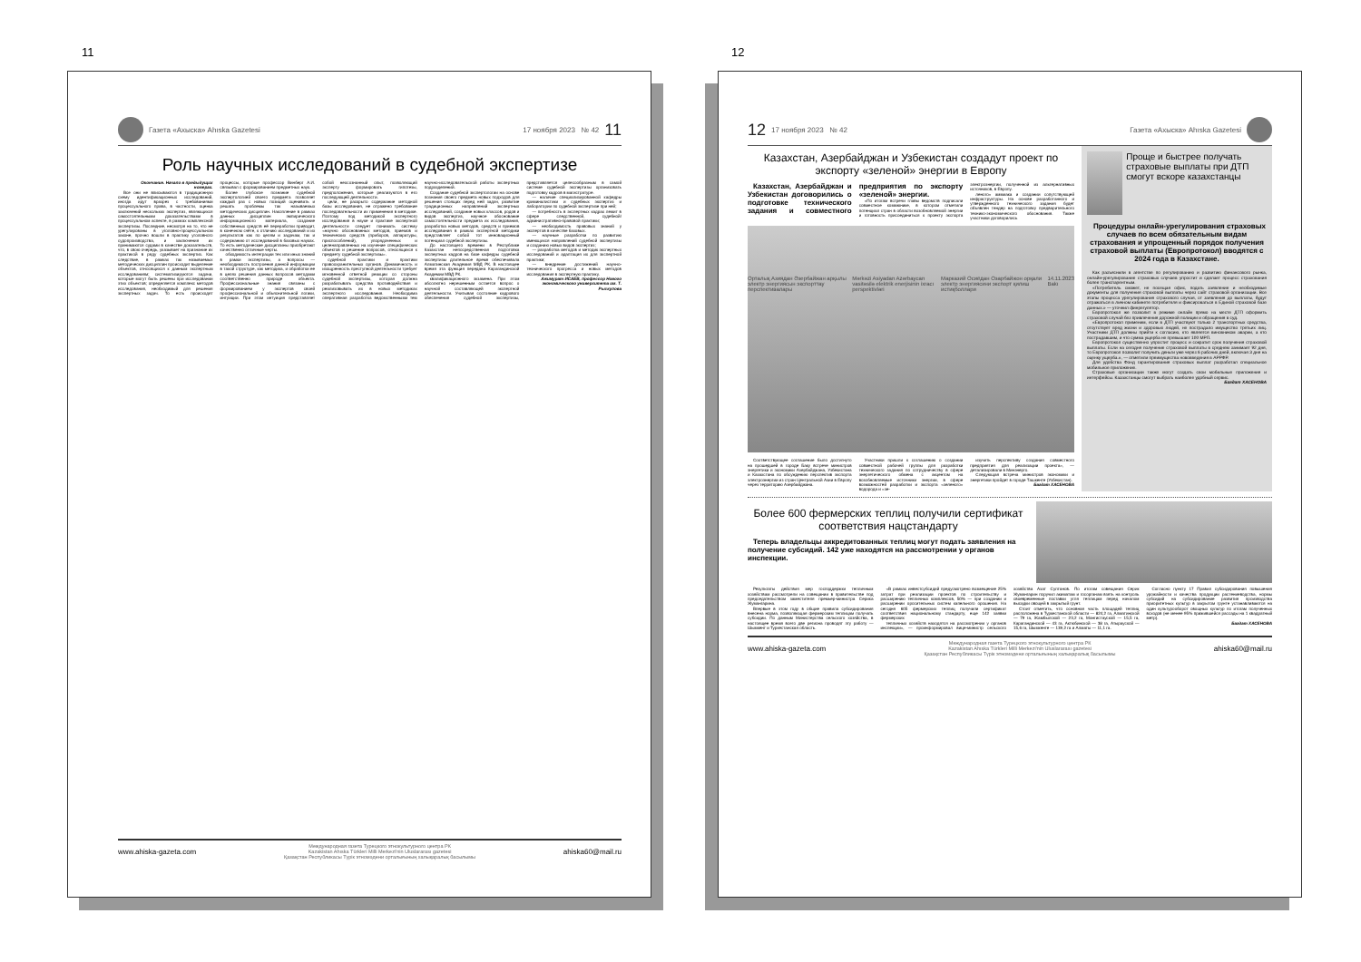11 12
Газета «Ахыска» Ahıska Gazetesi 17 ноября 2023 № 42 11
Роль научных исследований в судебной экспертизе
Окончание. Начало в предыдущих номерах.
Все они не вписываются в традиционную схему идентификационных исследований, иногда идут вразрез с требованиями процессуального права, в частности, оценка заключений нескольких экспертиз, являющихся самостоятельными доказательствами в процессуальном аспекте, в рамках комплексной экспертизы. Последние, несмотря на то, что не урегулированы в уголовно-процессуальном законе, прочно вошли в практику уголовного судопроизводства, и заключения их принимаются судами в качестве доказательств, что, в свою очередь, указывает на признание их практикой в ряду судебных экспертиз. Как следствие, в рамках так называемых методических дисциплин происходит выделение объектов, относящихся к данным экспертным исследованиям; систематизируются задачи, которые могут быть решены при исследовании этих объектов; определяется комплекс методов исследования, необходимый для решения экспертных задач. То есть происходят процессы, которые профессор Винберг А.И. связывал с формированием предметных наук.
Более глубокое познание судебной экспертологией своего предмета позволяет каждый раз с новых позиций оценивать и решать проблемы так называемых методических дисциплин. Накопление в рамках данных дисциплин эмпирического информационного материала, создание собственных средств её переработки приводит, в конечном счёте, к отличию исследований и их результатов как по целям и задачам, так и содержанию от исследований в базовых науках. То есть методические дисциплины приобретают качественно отличные черты.
обходимость интеграции тех или иных знаний в рамки экспертизы, а вопросы — необходимость построения данной информации в такой структуре, как методика, и обработки ее в целях решения данных вопросов методами соответственно природе объекта. Профессиональные знания связаны с формированием у экспертов своей профессиональной и объяснительной логики, интуиции. При этом интуиция представляет собой неосознанный опыт, позволяющий эксперту формировать гипотезы, предположения, которые реализуются в его последующей деятельности.
цели, не раскрыто содержание методной базы исследования, не отражено требование последовательности их применения в методике. Поэтому под методикой экспертного исследования в науке и практике экспертной деятельности следует понимать систему «научно обоснованных методов, приемов и технических средств (приборов, аппаратуры, приспособлений), упорядоченных и целенаправленных на изучение специфических объектов и решение вопросов, относящихся к предмету судебной экспертизы».
судебной практики и практики правоохранительных органов. Динамичность и изощренность преступной деятельности требует мгновенной ответной реакции со стороны судебной экспертизы, которая должна разрабатывать средства противодействия и реализовывать их в новых методиках экспертного исследования. Необходима оперативная разработка ведомственными тем научно-исследовательской работы экспертных подразделений.
Создание судебной экспертологии на основе познания своего предмета новых подходов для решения стоящих перед ней задач, развитие традиционных направлений экспертных исследований, создание новых классов, родов и видов экспертиз, научное обоснование самостоятельности предмета их исследования, разработка новых методов, средств и приемов исследования в рамках экспертной методики представляет собой тот инновационный потенциал судебной экспертизы.
До настоящего времени в Республике Казахстан непосредственная подготовка экспертных кадров на базе кафедры судебной экспертизы длительное время обеспечивала Алматинская Академия МВД РК. В настоящее время эта функция передана Карагандинской Академии МВД РК.
квалификационного экзамена. При этом абсолютно нерешенным остается вопрос о научной составляющей экспертной деятельности. Учитывая состояние кадрового обеспечения судебной экспертизы, представляется целесообразным в самой системе судебной экспертизы организовать подготовку кадров в магистратуре.
— наличие специализированной кафедры криминалистики и судебных экспертиз и лаборатории по судебной экспертизе при ней;
— потребность в экспертных кадрах лежит в сфере следственной, судебной/административно-правовой практики;
— необходимость правовых знаний у экспертов в качестве базовых.
— научные разработки по развитию имеющихся направлений судебной экспертизы и созданию новых видов экспертиз;
— разработка методов и методик экспертных исследований и адаптация их для экспертной практики;
— внедрение достижений научно-технического прогресса и новых методов исследования в экспертную практику.
Ажимурат ИСАЕВ, профессор Нового экономического университета им. Т. Рыскулова
www.ahiska-gazeta.com Международная газета Турецкого этнокультурного центра РК
Kazakistan Ahıska Türkleri Milli Merkezi'nin Uluslararası gazetesi
Қазақстан Республикасы Түрік этномәдени орталығының халықаралық басылымы ahiska60@mail.ru
12 17 ноября 2023 № 42 Газета «Ахыска» Ahıska Gazetesi
Казахстан, Азербайджан и Узбекистан создадут проект по экспорту «зеленой» энергии в Европу
Казахстан, Азербайджан и Узбекистан договорились о подготовке технического задания и совместного предприятия по экспорту «зеленой» энергии.
«По итогам встречи главы ведомств подписали совместное коммюнике, в котором отметили потенциал стран в области возобновляемой энергии и готовность присоединиться к проекту экспорта электроэнергии, полученной из альтернативных источников, в Европу.
леного» аммиака и создании сопутствующей инфраструктуры. На основе разработанного и утвержденного технического задания будет объявлен тендер на подготовку предварительного технико-экономического обоснования. Также участники договорились
Орталық Азиядан Әзербайжан арқылы электр энергиясын экспорттау перспективалары Mərkəzi Asiyadan Azərbaycan vasitəsilə elektrik enerjisinin ixracı perspektivləri Марказий Осиёдан Озарбайжон орқали электр энергиясини экспорт қилиш истиқболлари 14.11.2023 Bakı
Соответствующее соглашение было достигнуто на прошедшей в городе Баку встрече министров энергетики и экономики Азербайджана, Узбекистана и Казахстана по обсуждению перспектив экспорта электроэнергии из стран Центральной Азии в Европу через территорию Азербайджана.
Участники пришли к соглашению о создании совместной рабочей группы для разработки технического задания по сотрудничеству в сфере энергетического обмена с акцентом на возобновляемые источники энергии, в сфере возможностей разработки и экспорта «зеленого» водорода и «зе-
изучить перспективу создания совместного предприятия для реализации проекта», — детализировали в Минэнерго.
Следующая встреча министров экономики и энергетики пройдет в городе Ташкенте (Узбекистан).
Багдат ХАСЕНОВА
Проще и быстрее получать страховые выплаты при ДТП смогут вскоре казахстанцы
Процедуры онлайн-урегулирования страховых случаев по всем обязательным видам страхования и упрощенный порядок получения страховой выплаты (Европротокол) вводятся с 2024 года в Казахстане.
Как разъяснили в агентстве по регулированию и развитию финансового рынка, онлайн-урегулирование страховых случаев упростит и сделает процесс страхования более транспарентным.
«Потребитель сможет, не посещая офис, подать заявление и необходимые документы для получения страховой выплаты через сайт страховой организации. Все этапы процесса урегулирования страхового случая, от заявления до выплаты, будут отражаться в личном кабинете потребителя и фиксироваться в Единой страховой базе данных.» — уточнил финрегулятор.
Европротокол же позволит в режиме онлайн прямо на месте ДТП оформить страховой случай без привлечения дорожной полиции и обращения в суд.
«Европротокол применим, если в ДТП участвуют только 2 транспортных средства, отсутствует вред жизни и здоровью людей, не пострадало имущество третьих лиц. Участники ДТП должны прийти к согласию, кто является виновником аварии, а кто пострадавшим, и что сумма ущерба не превышает 100 МРП.
Европротокол существенно упростит процесс и сократит срок получения страховой выплаты. Если на сегодня получение страховой выплаты в среднем занимает 92 дня, то Европротокол позволит получить деньги уже через 6 рабочих дней, включая 3 дня на оценку ущерба.», — отметили преимущества нововведения в АРРФР.
Для удобства Фонд гарантирования страховых выплат разработал специальное мобильное приложение.
Страховые организации также могут создать свои мобильные приложения и интерфейсы. Казахстанцы смогут выбрать наиболее удобный сервис.
Багдат ХАСЕНОВА
Более 600 фермерских теплиц получили сертификат соответствия нацстандарту
Теперь владельцы аккредитованных теплиц могут подать заявления на получение субсидий. 142 уже находятся на рассмотрении у органов инспекции.
Результаты действия мер господдержки тепличным хозяйствам рассмотрели на совещании в правительстве под председательством заместителя премьер-министра Серика Жумангарина.
Впервые в этом году в общие правила субсидирования внесена норма, позволяющая фермерским теплицам получать субсидии. По данным Министерства сельского хозяйства, в настоящее время всего две региона проводят эту работу — Шымкент и Туркестанская область.
«В рамках инвестсубсидий предусмотрено возмещение 25% затрат при реализации проектов по строительству и расширению тепличных комплексов, 50% — при создании и расширении оросительных систем капельного орошения. На сегодня 605 фермерских теплиц получили сертификат соответствия национальному стандарту, еще 142 заявки фермерских
тепличных хозяйств находятся на рассмотрении у органов инспекции», — проинформировал вице-министр сельского хозяйства Азат Султанов. По итогам совещания Серик Жумангарин поручил акиматам и госорганам взять на контроль своевременные поставки угля теплицам перед началом высадки овощей в закрытый грунт.
Стоит отметить, что основная часть площадей теплиц расположена в Туркестанской области — 824,2 га, Алматинской — 79 га, Жамбылской — 23,2 га, Мангистауской — 15,5 га, Карагандинской — 43 га, Актюбинской — 38 га, Атырауской — 15,6 га, Шымкенте — 139,2 га и Алматы — 11,1 га.
Согласно пункту 17 Правил субсидирования повышения урожайности и качества продукции растениеводства, нормы субсидий на субсидирование развития производства приоритетных культур в закрытом грунте устанавливаются на один культурооборот овощных культур по итогам полученных всходов (не менее 95% прижившейся рассады на 1 квадратный метр).
Багдат ХАСЕНОВА
www.ahiska-gazeta.com Международная газета Турецкого этнокультурного центра РК
Kazakistan Ahıska Türkleri Milli Merkezi'nin Uluslararası gazetesi
Қазақстан Республикасы Түрік этномәдени орталығының халықаралық басылымы ahiska60@mail.ru